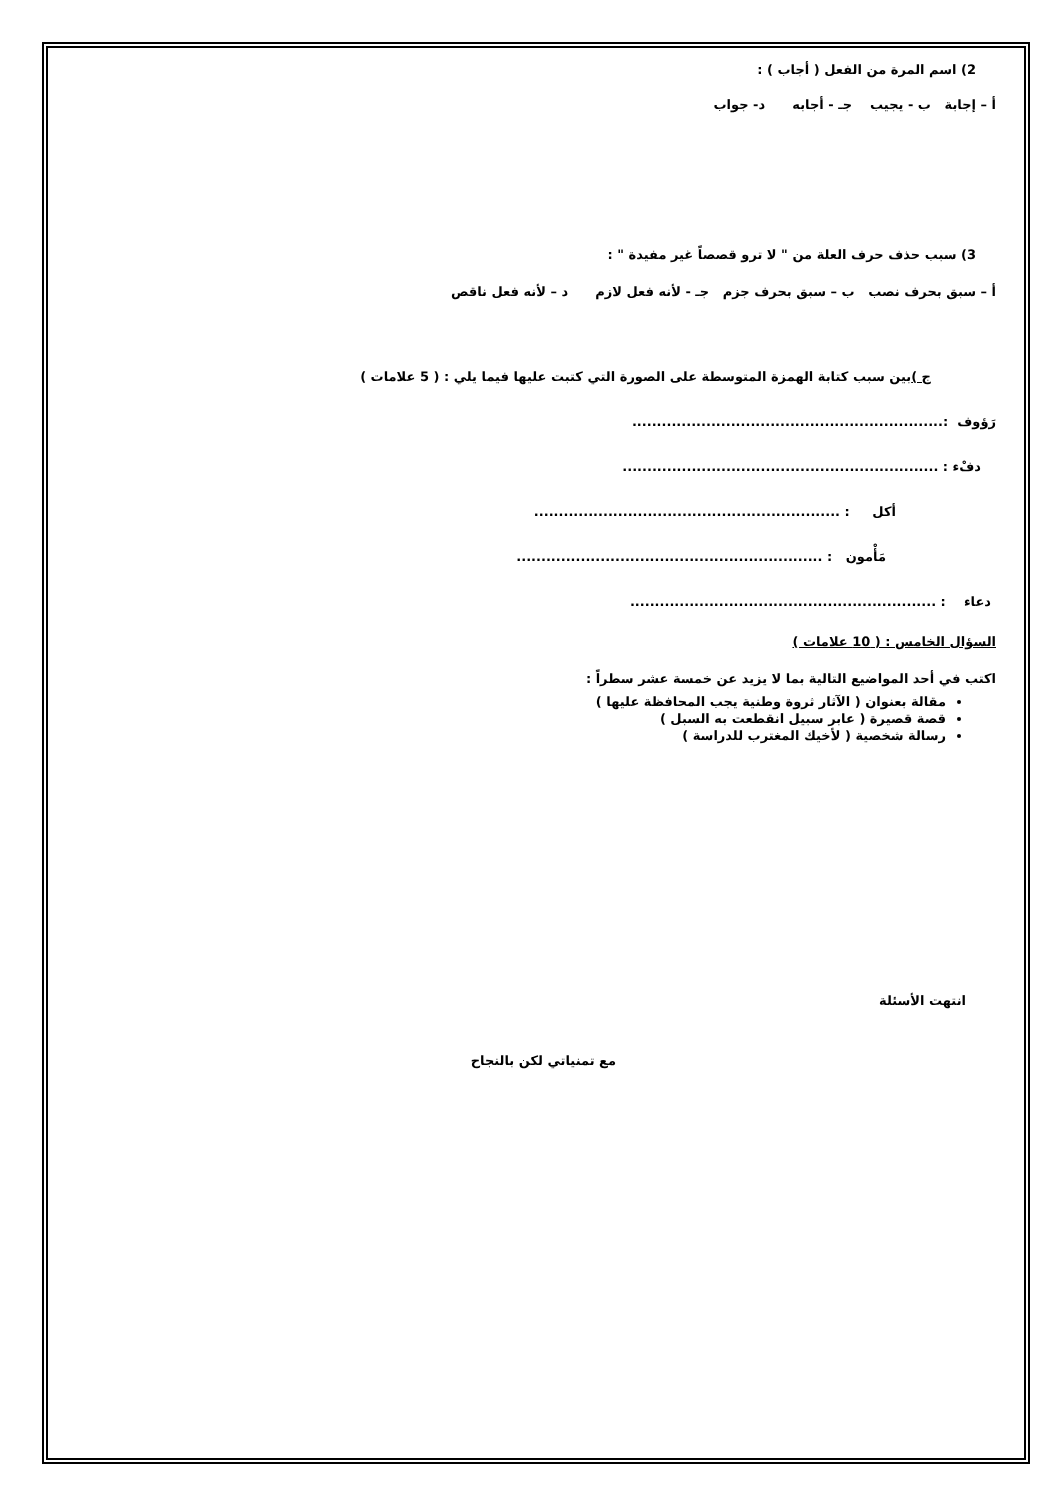2) اسم المرة من الفعل ( أجاب ) :
أ – إجابة ب - يجيب جـ - أجابه د- جواب
3) سبب حذف حرف العلة من " لا ترو قصصاً غير مفيدة " :
أ – سبق بحرف نصب ب – سبق بحرف جزم جـ - لأنه فعل لازم د – لأنه فعل ناقص
ج ) بين سبب كتابة الهمزة المتوسطة على الصورة التي كتبت عليها فيما يلي : ( 5 علامات )
رَؤوف :...............................................................
دفْء : ................................................................
أكل : ..............................................................
مَأْمون : ..............................................................
دعاء : ..............................................................
السؤال الخامس : ( 10 علامات )
اكتب في أحد المواضيع التالية بما لا يزيد عن خمسة عشر سطراً :
مقالة بعنوان ( الآثار ثروة وطنية يجب المحافظة عليها )
قصة قصيرة ( عابر سبيل انقطعت به السبل )
رسالة شخصية ( لأخيك المغترب للدراسة )
انتهت الأسئلة
مع تمنياتي لكن بالنجاح